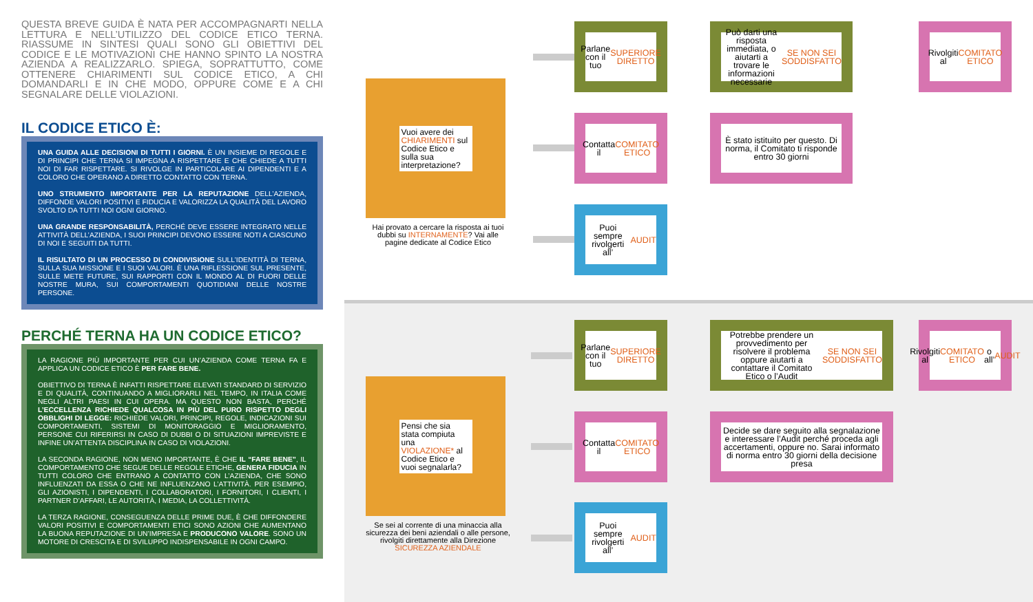QUESTA BREVE GUIDA È NATA PER ACCOMPAGNARTI NELLA LETTURA E NELL’UTILIZZO DEL CODICE ETICO TERNA. RIASSUME IN SINTESI QUALI SONO GLI OBIETTIVI DEL CODICE E LE MOTIVAZIONI CHE HANNO SPINTO LA NOSTRA AZIENDA A REALIZZARLO. SPIEGA, SOPRATTUTTO, COME OTTENERE CHIARIMENTI SUL CODICE ETICO, A CHI DOMANDARLI E IN CHE MODO, OPPURE COME E A CHI SEGNALARE DELLE VIOLAZIONI.
IL CODICE ETICO È:
UNA GUIDA ALLE DECISIONI DI TUTTI I GIORNI. È UN INSIEME DI REGOLE E DI PRINCIPI CHE TERNA SI IMPEGNA A RISPETTARE E CHE CHIEDE A TUTTI NOI DI FAR RISPETTARE. SI RIVOLGE IN PARTICOLARE AI DIPENDENTI E A COLORO CHE OPERANO A DIRETTO CONTATTO CON TERNA.
UNO STRUMENTO IMPORTANTE PER LA REPUTAZIONE DELL’AZIENDA, DIFFONDE VALORI POSITIVI E FIDUCIA E VALORIZZA LA QUALITÀ DEL LAVORO SVOLTO DA TUTTI NOI OGNI GIORNO.
UNA GRANDE RESPONSABILITÀ, PERCHÉ DEVE ESSERE INTEGRATO NELLE ATTIVITÀ DELL’AZIENDA, I SUOI PRINCIPI DEVONO ESSERE NOTI A CIASCUNO DI NOI E SEGUITI DA TUTTI.
IL RISULTATO DI UN PROCESSO DI CONDIVISIONE SULL’IDENTITÀ DI TERNA, SULLA SUA MISSIONE E I SUOI VALORI. È UNA RIFLESSIONE SUL PRESENTE, SULLE METE FUTURE, SUI RAPPORTI CON IL MONDO AL DI FUORI DELLE NOSTRE MURA, SUI COMPORTAMENTI QUOTIDIANI DELLE NOSTRE PERSONE.
PERCHÉ TERNA HA UN CODICE ETICO?
LA RAGIONE PIÙ IMPORTANTE PER CUI UN’AZIENDA COME TERNA FA E APPLICA UN CODICE ETICO È PER FARE BENE.
OBIETTIVO DI TERNA È INFATTI RISPETTARE ELEVATI STANDARD DI SERVIZIO E DI QUALITÀ, CONTINUANDO A MIGLIORARLI NEL TEMPO, IN ITALIA COME NEGLI ALTRI PAESI IN CUI OPERA. MA QUESTO NON BASTA, PERCHÉ L’ECCELLENZA RICHIEDE QUALCOSA IN PIÙ DEL PURO RISPETTO DEGLI OBBLIGHI DI LEGGE: RICHIEDE VALORI, PRINCIPI, REGOLE, INDICAZIONI SUI COMPORTAMENTI, SISTEMI DI MONITORAGGIO E MIGLIORAMENTO, PERSONE CUI RIFERIRSI IN CASO DI DUBBI O DI SITUAZIONI IMPREVISTE E INFINE UN’ATTENTA DISCIPLINA IN CASO DI VIOLAZIONI.
LA SECONDA RAGIONE, NON MENO IMPORTANTE, È CHE IL “FARE BENE”, IL COMPORTAMENTO CHE SEGUE DELLE REGOLE ETICHE, GENERA FIDUCIA IN TUTTI COLORO CHE ENTRANO A CONTATTO CON L’AZIENDA, CHE SONO INFLUENZATI DA ESSA O CHE NE INFLUENZANO L’ATTIVITÀ. PER ESEMPIO, GLI AZIONISTI, I DIPENDENTI, I COLLABORATORI, I FORNITORI, I CLIENTI, I PARTNER D’AFFARI, LE AUTORITÀ, I MEDIA, LA COLLETTIVITÀ.
LA TERZA RAGIONE, CONSEGUENZA DELLE PRIME DUE, È CHE DIFFONDERE VALORI POSITIVI E COMPORTAMENTI ETICI SONO AZIONI CHE AUMENTANO LA BUONA REPUTAZIONE DI UN’IMPRESA E PRODUCONO VALORE. SONO UN MOTORE DI CRESCITA E DI SVILUPPO INDISPENSABILE IN OGNI CAMPO.
Vuoi avere dei CHIARIMENTI sul Codice Etico e sulla sua interpretazione?
Hai provato a cercare la risposta ai tuoi dubbi su INTERNAMENTE? Vai alle pagine dedicate al Codice Etico
Pensi che sia stata compiuta una VIOLAZIONE* al Codice Etico e vuoi segnalarla?
Se sei al corrente di una minaccia alla sicurezza dei beni aziendali o alle persone, rivolgiti direttamente alla Direzione SICUREZZA AZIENDALE
Parlane con il tuo SUPERIORE DIRETTO
Può darti una risposta immediata, o aiutarti a trovare le informazioni necessarie SE NON SEI SODDISFATTO
Rivolgiti al COMITATO ETICO
Contatta il COMITATO ETICO
È stato istituito per questo. Di norma, il Comitato ti risponde entro 30 giorni
Puoi sempre rivolgerti all’ AUDIT
Parlane con il tuo SUPERIORE DIRETTO
Potrebbe prendere un provvedimento per risolvere il problema oppure aiutarti a contattare il Comitato Etico o l’Audit SE NON SEI SODDISFATTO
Rivolgiti al COMITATO ETICO o all’ AUDIT
Contatta il COMITATO ETICO
Decide se dare seguito alla segnalazione e interessare l’Audit perché proceda agli accertamenti, oppure no. Sarai informato di norma entro 30 giorni della decisione presa
Puoi sempre rivolgerti all’ AUDIT